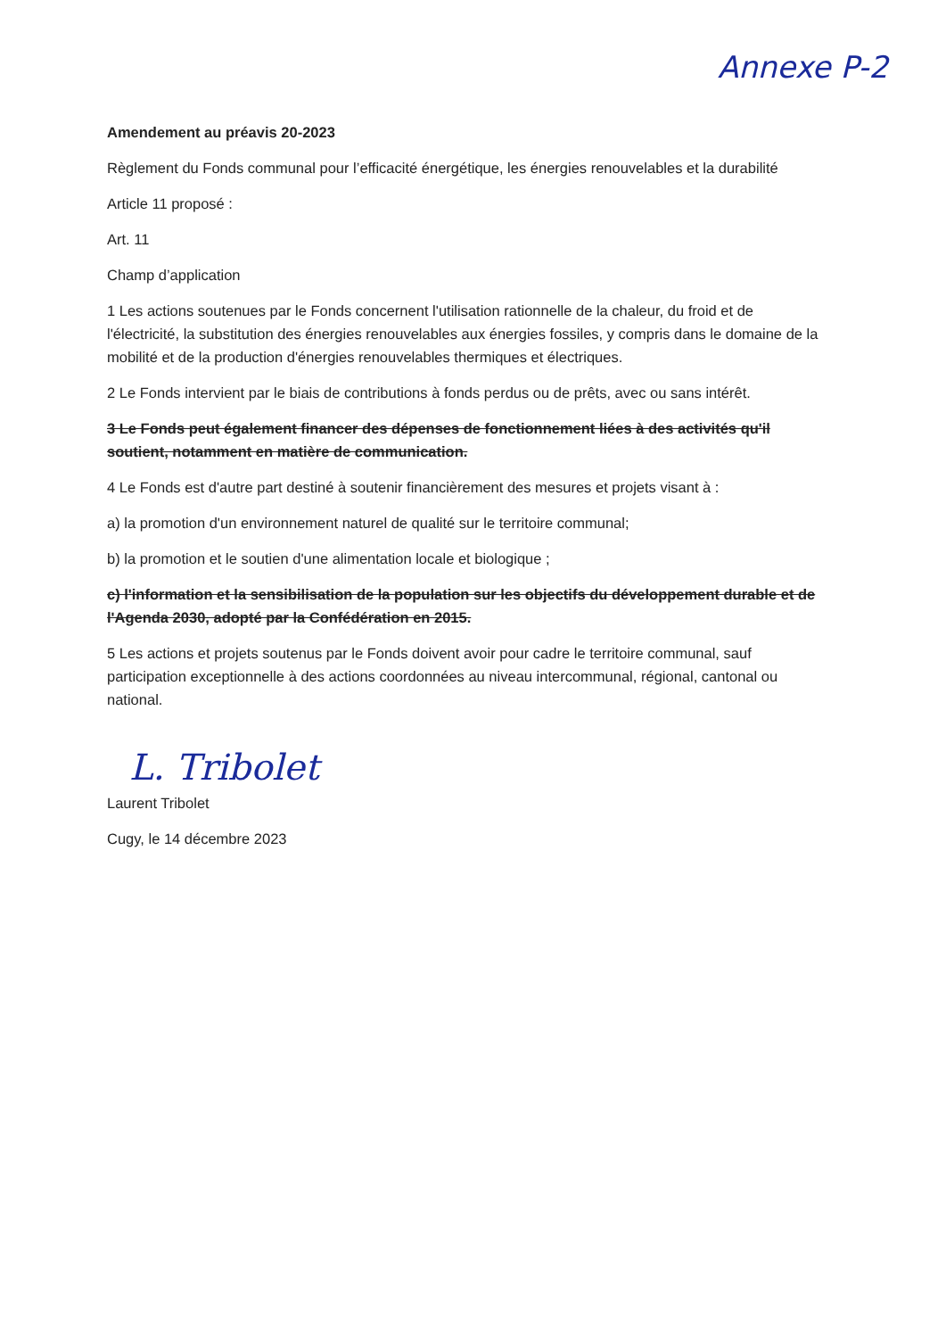Annexe P-2
Amendement au préavis 20-2023
Règlement du Fonds communal pour l’efficacité énergétique, les énergies renouvelables et la durabilité
Article 11 proposé :
Art. 11
Champ d’application
1 Les actions soutenues par le Fonds concernent l'utilisation rationnelle de la chaleur, du froid et de l'électricité, la substitution des énergies renouvelables aux énergies fossiles, y compris dans le domaine de la mobilité et de la production d'énergies renouvelables thermiques et électriques.
2 Le Fonds intervient par le biais de contributions à fonds perdus ou de prêts, avec ou sans intérêt.
3 Le Fonds peut également financer des dépenses de fonctionnement liées à des activités qu'il soutient, notamment en matière de communication.
4 Le Fonds est d'autre part destiné à soutenir financièrement des mesures et projets visant à :
a) la promotion d'un environnement naturel de qualité sur le territoire communal;
b) la promotion et le soutien d'une alimentation locale et biologique ;
c) l'information et la sensibilisation de la population sur les objectifs du développement durable et de l'Agenda 2030, adopté par la Confédération en 2015.
5 Les actions et projets soutenus par le Fonds doivent avoir pour cadre le territoire communal, sauf participation exceptionnelle à des actions coordonnées au niveau intercommunal, régional, cantonal ou national.
L. Tribolet
Laurent Tribolet
Cugy, le 14 décembre 2023